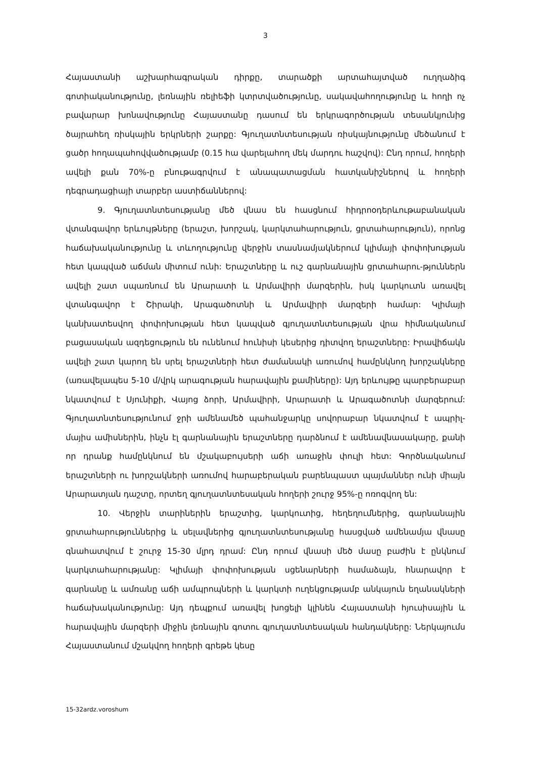3
Հայաստանի աշխարհագրական դիրքը, տարածքի արտահայտված ուղղաձիգ գոտիականությունը, լեռնային ռելիեֆի կտրտվածությունը, սակավահողությունը և հողի ոչ բավարար խոնավությունը Հայաստանը դասում են երկրագործության տեսանկյունից ծայրահեղ ռիսկային երկրների շարքը: Գյուղատնտեսության ռիսկայնությունը մեծանում է ցածր հողապահովվածությամբ (0.15 հա վարելահող մեկ մարդու հաշվով): Ընդ որում, հողերի ավելի քան 70%-ը բնութագրվում է անապատացման հատկանիշներով և հողերի դեգրադացիայի տարբեր աստիճաններով:
9. Գյուղատնտեսությանը մեծ վնաս են հասցնում հիդրոօդերևութաբանական վտանգավոր երևույթները (երաշտ, խորշակ, կարկտահարություն, ցրտահարություն), որոնց հաճախականությունը և տևողությունը վերջին տասնամյակներում կլիմայի փոփոխության հետ կապված աճման միտում ունի: Երաշտները և ուշ գարնանային ցրտահարու-թյուններն ավելի շատ սպառնում են Արարատի և Արմավիրի մարզերին, իսկ կարկուտն առավել վտանգավոր է Շիրակի, Արագածոտնի և Արմավիրի մարզերի համար: Կլիմայի կանխատեսվող փոփոխության հետ կապված գյուղատնտեսության վրա հիմնականում բացասական ազդեցություն են ունենում հունիսի կեսերից դիտվող երաշտները: Իրավիճակն ավելի շատ կարող են սրել երաշտների հետ ժամանակի առումով համընկնող խորշակները (առավելապես 5-10 մ/վրկ արագության հարավային քամիները): Այդ երևույթը պարբերաբար նկատվում է Սյունիքի, Վայոց ձորի, Արմավիրի, Արարատի և Արագածոտնի մարզերում: Գյուղատնտեսությունում ջրի ամենամեծ պահանջարկը սովորաբար նկատվում է ապրիլ-մայիս ամիսներին, ինչն էլ գարնանային երաշտները դարձնում է ամենավնասակարը, քանի որ դրանք համընկնում են մշակաբույսերի աճի առաջին փուլի հետ: Գործնականում երաշտների ու խորշակների առումով հարաբերական բարենպաստ պայմաններ ունի միայն Արարատյան դաշտը, որտեղ գյուղատնտեսական հողերի շուրջ 95%-ը ոռոգվող են:
10. Վերջին տարիներին երաշտից, կարկուտից, հեղեղումներից, գարնանային ցրտահարություններից և սելավներից գյուղատնտեսությանը հասցված ամենամյա վնասը գնահատվում է շուրջ 15-30 մլրդ դրամ: Ընդ որում վնասի մեծ մասը բաժին է ընկնում կարկտահարությանը: Կլիմայի փոփոխության սցենարների համաձայն, հնարավոր է գարնանը և ամռանը աճի ամպրոպների և կարկտի ուղեկցությամբ անկայուն եղանակների հաճախականությունը: Այդ դեպքում առավել խոցելի կլինեն Հայաստանի հյուսիսային և հարավային մարզերի միջին լեռնային գոտու գյուղատնտեսական հանդակները: Ներկայումս Հայաստանում մշակվող հողերի գրեթե կեսը
15-32ardz.voroshum